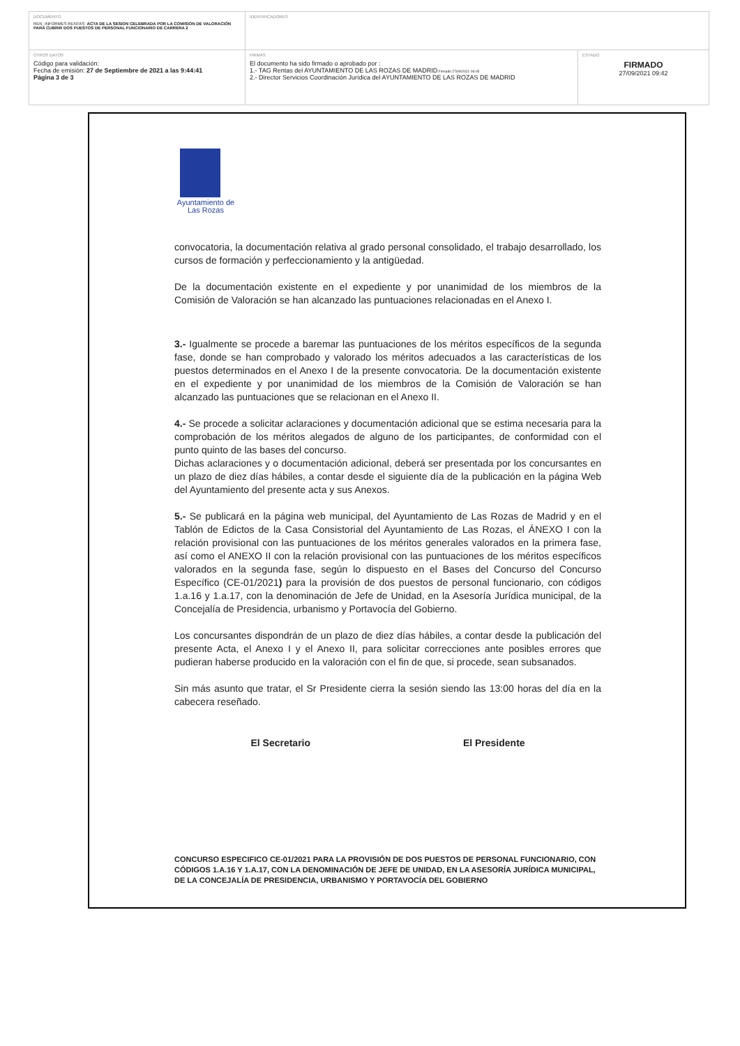| DOCUMENTO REN_INFORMES RENTAS: ACTA DE LA SESION CELEBRADA POR LA COMISIÓN DE VALORACIÓN PARA CUBRIR DOS PUESTOS DE PERSONAL FUNCIONARIO DE CARRERA 2 | IDENTIFICADORES | |
| OTROS DATOS Código para validación: Fecha de emisión: 27 de Septiembre de 2021 a las 9:44:41 Página 3 de 3 | FIRMAS El documento ha sido firmado o aprobado por : 1.- TAG Rentas del AYUNTAMIENTO DE LAS ROZAS DE MADRID .Firmado 27/09/2021 09:05 2.- Director Servicios Coordinación Jurídica del AYUNTAMIENTO DE LAS ROZAS DE MADRID | ESTADO FIRMADO 27/09/2021 09:42 |
Ayuntamiento de
Las Rozas
convocatoria, la documentación relativa al grado personal consolidado, el trabajo desarrollado, los cursos de formación y perfeccionamiento y la antigüedad.
De la documentación existente en el expediente y por unanimidad de los miembros de la Comisión de Valoración se han alcanzado las puntuaciones relacionadas en el Anexo I.
3.- Igualmente se procede a baremar las puntuaciones de los méritos específicos de la segunda fase, donde se han comprobado y valorado los méritos adecuados a las características de los puestos determinados en el Anexo I de la presente convocatoria. De la documentación existente en el expediente y por unanimidad de los miembros de la Comisión de Valoración se han alcanzado las puntuaciones que se relacionan en el Anexo II.
4.- Se procede a solicitar aclaraciones y documentación adicional que se estima necesaria para la comprobación de los méritos alegados de alguno de los participantes, de conformidad con el punto quinto de las bases del concurso.
Dichas aclaraciones y o documentación adicional, deberá ser presentada por los concursantes en un plazo de diez días hábiles, a contar desde el siguiente día de la publicación en la página Web del Ayuntamiento del presente acta y sus Anexos.
5.- Se publicará en la página web municipal, del Ayuntamiento de Las Rozas de Madrid y en el Tablón de Edictos de la Casa Consistorial del Ayuntamiento de Las Rozas, el ÁNEXO I con la relación provisional con las puntuaciones de los méritos generales valorados en la primera fase, así como el ANEXO II con la relación provisional con las puntuaciones de los méritos específicos valorados en la segunda fase, según lo dispuesto en el Bases del Concurso del Concurso Específico (CE-01/2021) para la provisión de dos puestos de personal funcionario, con códigos 1.a.16 y 1.a.17, con la denominación de Jefe de Unidad, en la Asesoría Jurídica municipal, de la Concejalía de Presidencia, urbanismo y Portavocía del Gobierno.
Los concursantes dispondrán de un plazo de diez días hábiles, a contar desde la publicación del presente Acta, el Anexo I y el Anexo II, para solicitar correcciones ante posibles errores que pudieran haberse producido en la valoración con el fin de que, si procede, sean subsanados.
Sin más asunto que tratar, el Sr Presidente cierra la sesión siendo las 13:00 horas del día en la cabecera reseñado.
El Secretario El Presidente
CONCURSO ESPECIFICO CE-01/2021 PARA LA PROVISIÓN DE DOS PUESTOS DE PERSONAL FUNCIONARIO, CON CÓDIGOS 1.A.16 Y 1.A.17, CON LA DENOMINACIÓN DE JEFE DE UNIDAD, EN LA ASESORÍA JURÍDICA MUNICIPAL, DE LA CONCEJALÍA DE PRESIDENCIA, URBANISMO Y PORTAVOCÍA DEL GOBIERNO